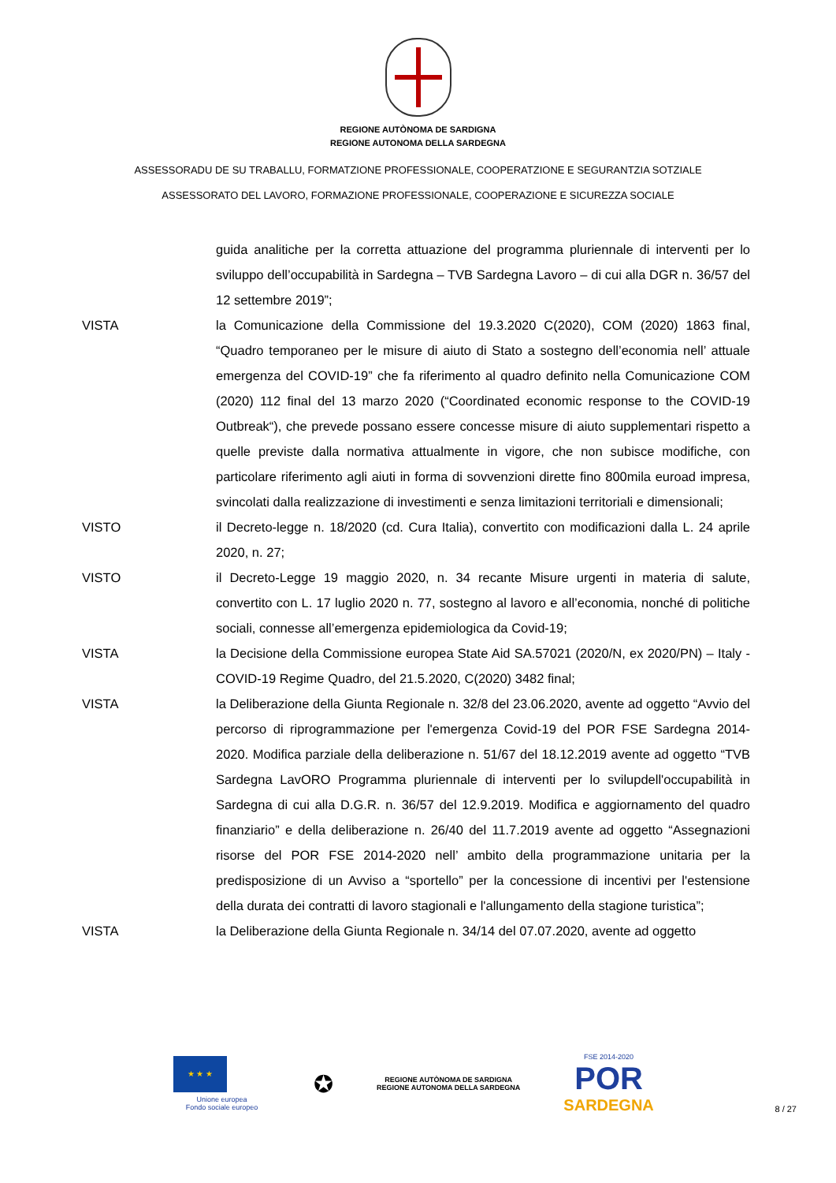REGIONE AUTÒNOMA DE SARDIGNA
REGIONE AUTONOMA DELLA SARDEGNA
ASSESSORADU DE SU TRABALLU, FORMATZIONE PROFESSIONALE, COOPERATZIONE E SEGURANTZIA SOTZIALE
ASSESSORATO DEL LAVORO, FORMAZIONE PROFESSIONALE, COOPERAZIONE E SICUREZZA SOCIALE
guida analitiche per la corretta attuazione del programma pluriennale di interventi per lo sviluppo dell’occupabilità in Sardegna – TVB Sardegna Lavoro – di cui alla DGR n. 36/57 del 12 settembre 2019”;
VISTA la Comunicazione della Commissione del 19.3.2020 C(2020), COM (2020) 1863 final, “Quadro temporaneo per le misure di aiuto di Stato a sostegno dell’economia nell’ attuale emergenza del COVID-19” che fa riferimento al quadro definito nella Comunicazione COM (2020) 112 final del 13 marzo 2020 (“Coordinated economic response to the COVID-19 Outbreak“), che prevede possano essere concesse misure di aiuto supplementari rispetto a quelle previste dalla normativa attualmente in vigore, che non subisce modifiche, con particolare riferimento agli aiuti in forma di sovvenzioni dirette fino 800mila euroad impresa, svincolati dalla realizzazione di investimenti e senza limitazioni territoriali e dimensionali;
VISTO il Decreto-legge n. 18/2020 (cd. Cura Italia), convertito con modificazioni dalla L. 24 aprile 2020, n. 27;
VISTO il Decreto-Legge 19 maggio 2020, n. 34 recante Misure urgenti in materia di salute, convertito con L. 17 luglio 2020 n. 77, sostegno al lavoro e all’economia, nonché di politiche sociali, connesse all’emergenza epidemiologica da Covid-19;
VISTA la Decisione della Commissione europea State Aid SA.57021 (2020/N, ex 2020/PN) – Italy - COVID-19 Regime Quadro, del 21.5.2020, C(2020) 3482 final;
VISTA la Deliberazione della Giunta Regionale n. 32/8 del 23.06.2020, avente ad oggetto “Avvio del percorso di riprogrammazione per l'emergenza Covid-19 del POR FSE Sardegna 2014-2020. Modifica parziale della deliberazione n. 51/67 del 18.12.2019 avente ad oggetto “TVB Sardegna LavORO Programma pluriennale di interventi per lo svilupdell'occupabilità in Sardegna di cui alla D.G.R. n. 36/57 del 12.9.2019. Modifica e aggiornamento del quadro finanziario” e della deliberazione n. 26/40 del 11.7.2019 avente ad oggetto “Assegnazioni risorse del POR FSE 2014-2020 nell’ ambito della programmazione unitaria per la predisposizione di un Avviso a “sportello” per la concessione di incentivi per l'estensione della durata dei contratti di lavoro stagionali e l'allungamento della stagione turistica”;
VISTA la Deliberazione della Giunta Regionale n. 34/14 del 07.07.2020, avente ad oggetto
★ ★ ★
Unione europea
Fondo sociale europeo
✪
REGIONE AUTÒNOMA DE SARDIGNA
REGIONE AUTONOMA DELLA SARDEGNA
FSE 2014-2020
POR
SARDEGNA
8 / 27